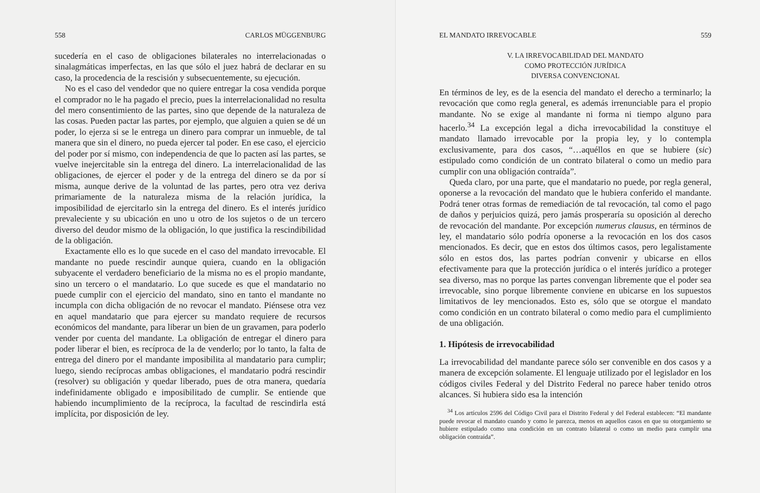558 CARLOS MÜGGENBURG
sucedería en el caso de obligaciones bilaterales no interrelacionadas o sinalagmáticas imperfectas, en las que sólo el juez habrá de declarar en su caso, la procedencia de la rescisión y subsecuentemente, su ejecución.
No es el caso del vendedor que no quiere entregar la cosa vendida porque el comprador no le ha pagado el precio, pues la interrelacionalidad no resulta del mero consentimiento de las partes, sino que depende de la naturaleza de las cosas. Pueden pactar las partes, por ejemplo, que alguien a quien se dé un poder, lo ejerza si se le entrega un dinero para comprar un inmueble, de tal manera que sin el dinero, no pueda ejercer tal poder. En ese caso, el ejercicio del poder por sí mismo, con independencia de que lo pacten así las partes, se vuelve inejercitable sin la entrega del dinero. La interrelacionalidad de las obligaciones, de ejercer el poder y de la entrega del dinero se da por sí misma, aunque derive de la voluntad de las partes, pero otra vez deriva primariamente de la naturaleza misma de la relación jurídica, la imposibilidad de ejercitarlo sin la entrega del dinero. Es el interés jurídico prevaleciente y su ubicación en uno u otro de los sujetos o de un tercero diverso del deudor mismo de la obligación, lo que justifica la rescindibilidad de la obligación.
Exactamente ello es lo que sucede en el caso del mandato irrevocable. El mandante no puede rescindir aunque quiera, cuando en la obligación subyacente el verdadero beneficiario de la misma no es el propio mandante, sino un tercero o el mandatario. Lo que sucede es que el mandatario no puede cumplir con el ejercicio del mandato, sino en tanto el mandante no incumpla con dicha obligación de no revocar el mandato. Piénsese otra vez en aquel mandatario que para ejercer su mandato requiere de recursos económicos del mandante, para liberar un bien de un gravamen, para poderlo vender por cuenta del mandante. La obligación de entregar el dinero para poder liberar el bien, es recíproca de la de venderlo; por lo tanto, la falta de entrega del dinero por el mandante imposibilita al mandatario para cumplir; luego, siendo recíprocas ambas obligaciones, el mandatario podrá rescindir (resolver) su obligación y quedar liberado, pues de otra manera, quedaría indefinidamente obligado e imposibilitado de cumplir. Se entiende que habiendo incumplimiento de la recíproca, la facultad de rescindirla está implícita, por disposición de ley.
EL MANDATO IRREVOCABLE 559
V. LA IRREVOCABILIDAD DEL MANDATO
COMO PROTECCIÓN JURÍDICA
DIVERSA CONVENCIONAL
En términos de ley, es de la esencia del mandato el derecho a terminarlo; la revocación que como regla general, es además irrenunciable para el propio mandante. No se exige al mandante ni forma ni tiempo alguno para hacerlo.<sup>34</sup> La excepción legal a dicha irrevocabilidad la constituye el mandato llamado irrevocable por la propia ley, y lo contempla exclusivamente, para dos casos, “…aquéllos en que se hubiere (sic) estipulado como condición de un contrato bilateral o como un medio para cumplir con una obligación contraída”.
Queda claro, por una parte, que el mandatario no puede, por regla general, oponerse a la revocación del mandato que le hubiera conferido el mandante. Podrá tener otras formas de remediación de tal revocación, tal como el pago de daños y perjuicios quizá, pero jamás prosperaría su oposición al derecho de revocación del mandante. Por excepción numerus clausus, en términos de ley, el mandatario sólo podría oponerse a la revocación en los dos casos mencionados. Es decir, que en estos dos últimos casos, pero legalistamente sólo en estos dos, las partes podrían convenir y ubicarse en ellos efectivamente para que la protección jurídica o el interés jurídico a proteger sea diverso, mas no porque las partes convengan libremente que el poder sea irrevocable, sino porque libremente conviene en ubicarse en los supuestos limitativos de ley mencionados. Esto es, sólo que se otorgue el mandato como condición en un contrato bilateral o como medio para el cumplimiento de una obligación.
1. Hipótesis de irrevocabilidad
La irrevocabilidad del mandante parece sólo ser convenible en dos casos y a manera de excepción solamente. El lenguaje utilizado por el legislador en los códigos civiles Federal y del Distrito Federal no parece haber tenido otros alcances. Si hubiera sido esa la intención
<sup>34</sup> Los artículos 2596 del Código Civil para el Distrito Federal y del Federal establecen: “El mandante puede revocar el mandato cuando y como le parezca, menos en aquellos casos en que su otorgamiento se hubiere estipulado como una condición en un contrato bilateral o como un medio para cumplir una obligación contraída”.